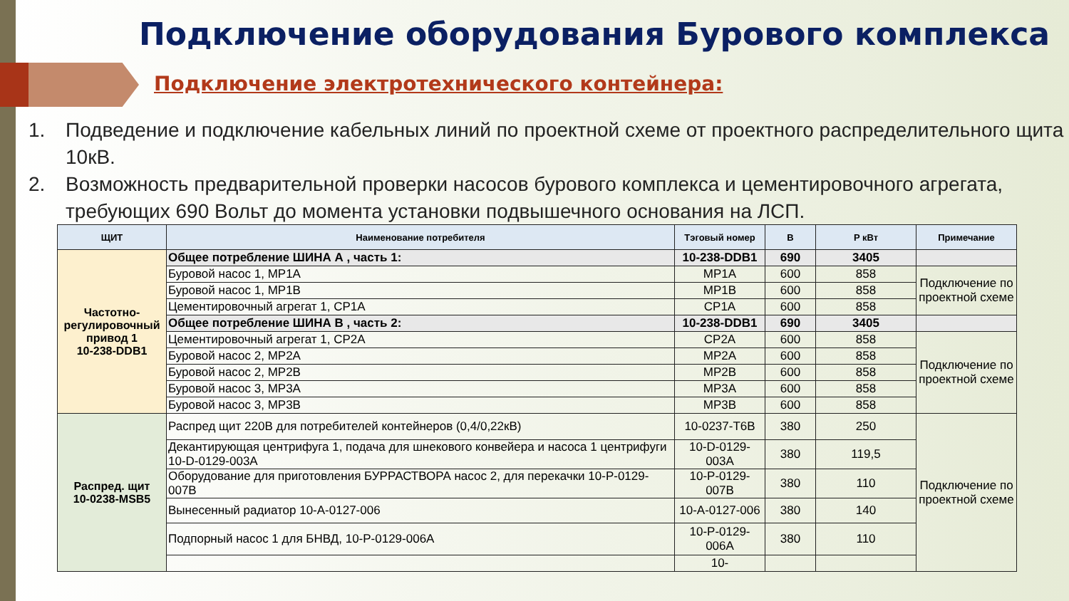Подключение оборудования Бурового комплекса
Подключение электротехнического контейнера:
1. Подведение и подключение кабельных линий по проектной схеме от проектного распределительного щита 10кВ.
2. Возможность предварительной проверки насосов бурового комплекса и цементировочного агрегата, требующих 690 Вольт до момента установки подвышечного основания на ЛСП.
| ЩИТ | Наименование потребителя | Тэговый номер | В | P кВт | Примечание |
| --- | --- | --- | --- | --- | --- |
| Частотно-регулировочный привод 1 10-238-DDB1 | Общее потребление ШИНА А , часть 1: | 10-238-DDB1 | 690 | 3405 | |
| | Буровой насос 1, MP1A | MP1A | 600 | 858 | Подключение по проектной схеме |
| | Буровой насос 1, MP1B | MP1B | 600 | 858 | |
| | Цементировочный агрегат 1, CP1A | CP1A | 600 | 858 | |
| | Общее потребление ШИНА В , часть 2: | 10-238-DDB1 | 690 | 3405 | |
| | Цементировочный агрегат 1, CP2A | CP2A | 600 | 858 | Подключение по проектной схеме |
| | Буровой насос 2, MP2A | MP2A | 600 | 858 | |
| | Буровой насос 2, MP2B | MP2B | 600 | 858 | |
| | Буровой насос 3, MP3A | MP3A | 600 | 858 | |
| | Буровой насос 3, MP3B | MP3B | 600 | 858 | |
| Распред. щит 10-0238-MSB5 | Распред щит 220В для потребителей контейнеров (0,4/0,22кВ) | 10-0237-T6B | 380 | 250 | Подключение по проектной схеме |
| | Декантирующая центрифуга 1, подача для шнекового конвейера и насоса 1 центрифуги 10-D-0129-003A | 10-D-0129-003A | 380 | 119,5 | |
| | Оборудование для приготовления БУРРАСТВОРА насос 2, для перекачки 10-P-0129-007B | 10-P-0129-007B | 380 | 110 | |
| | Вынесенный радиатор 10-A-0127-006 | 10-A-0127-006 | 380 | 140 | |
| | Подпорный насос 1 для БНВД, 10-P-0129-006A | 10-P-0129-006A | 380 | 110 | |
| | | 10- | | | |